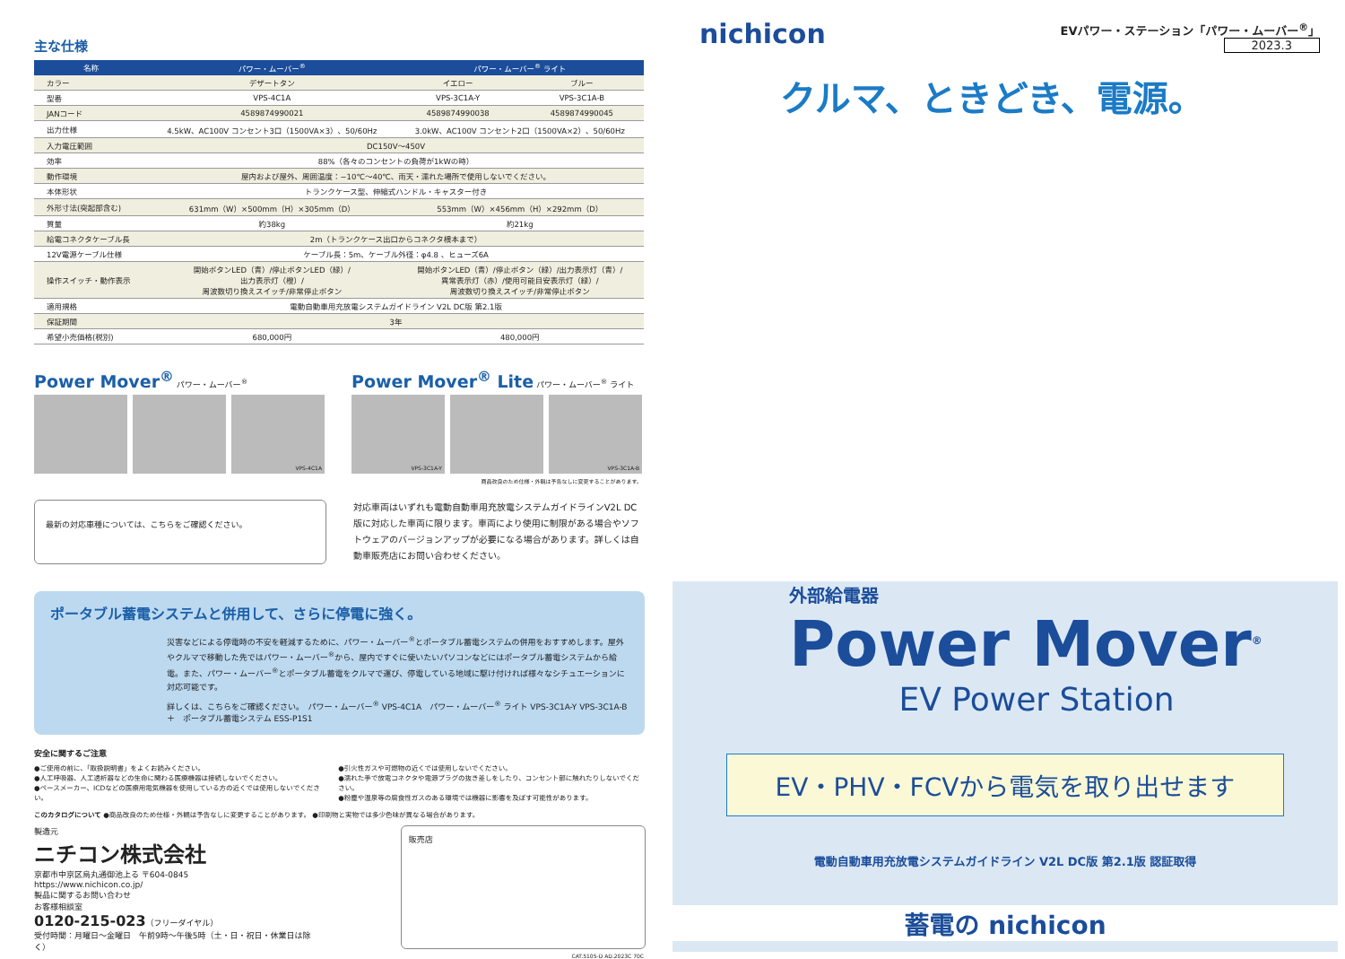主な仕様
| 名称 | パワー・ムーバー<sup>®</sup> | パワー・ムーバー<sup>®</sup> ライト | |
| --- | --- | --- | --- |
| カラー | デザートタン | イエロー | ブルー |
| 型番 | VPS-4C1A | VPS-3C1A-Y | VPS-3C1A-B |
| JANコード | 4589874990021 | 4589874990038 | 4589874990045 |
| 出力仕様 | 4.5kW、AC100V コンセント3口（1500VA×3）、50/60Hz | 3.0kW、AC100V コンセント2口（1500VA×2）、50/60Hz | |
| 入力電圧範囲 | DC150V〜450V | | |
| 効率 | 88%（各々のコンセントの負荷が1kWの時） | | |
| 動作環境 | 屋内および屋外、周囲温度：−10℃〜40℃、雨天・濡れた場所で使用しないでください。 | | |
| 本体形状 | トランクケース型、伸縮式ハンドル・キャスター付き | | |
| 外形寸法(突起部含む) | 631mm（W）×500mm（H）×305mm（D） | 553mm（W）×456mm（H）×292mm（D） | |
| 質量 | 約38kg | 約21kg | |
| 給電コネクタケーブル長 | 2m（トランクケース出口からコネクタ根本まで） | | |
| 12V電源ケーブル仕様 | ケーブル長：5m、ケーブル外径：φ4.8 、ヒューズ6A | | |
| 操作スイッチ・動作表示 | 開始ボタンLED（青）/停止ボタンLED（緑）/ 出力表示灯（橙）/ 周波数切り換えスイッチ/非常停止ボタン | 開始ボタンLED（青）/停止ボタン（緑）/出力表示灯（青）/ 異常表示灯（赤）/使用可能目安表示灯（緑）/ 周波数切り換えスイッチ/非常停止ボタン | |
| 適用規格 | 電動自動車用充放電システムガイドライン V2L DC版 第2.1版 | | |
| 保証期間 | 3年 | | |
| 希望小売価格(税別) | 680,000円 | 480,000円 | |
Power Mover<sup>®</sup> パワー・ムーバー<sup>®</sup>
VPS-4C1A
Power Mover<sup>®</sup> Lite パワー・ムーバー<sup>®</sup> ライト
VPS-3C1A-Y VPS-3C1A-B
商品改良のため仕様・外観は予告なしに変更することがあります。
最新の対応車種については、こちらをご確認ください。
対応車両はいずれも電動自動車用充放電システムガイドラインV2L DC版に対応した車両に限ります。車両により使用に制限がある場合やソフトウェアのバージョンアップが必要になる場合があります。詳しくは自動車販売店にお問い合わせください。
ポータブル蓄電システムと併用して、さらに停電に強く。
災害などによる停電時の不安を軽減するために、パワー・ムーバー<sup>®</sup>とポータブル蓄電システムの併用をおすすめします。屋外やクルマで移動した先ではパワー・ムーバー<sup>®</sup>から、屋内ですぐに使いたいパソコンなどにはポータブル蓄電システムから給電。また、パワー・ムーバー<sup>®</sup>とポータブル蓄電をクルマで運び、停電している地域に駆け付ければ様々なシチュエーションに対応可能です。
詳しくは、こちらをご確認ください。　パワー・ムーバー<sup>®</sup> VPS-4C1A　パワー・ムーバー<sup>®</sup> ライト VPS-3C1A-Y VPS-3C1A-B　＋　ポータブル蓄電システム ESS-P1S1
安全に関するご注意
●ご使用の前に、「取扱説明書」をよくお読みください。
●人工呼吸器、人工透析器などの生命に関わる医療機器は接続しないでください。
●ペースメーカー、ICDなどの医療用電気機器を使用している方の近くでは使用しないでください。
●引火性ガスや可燃物の近くでは使用しないでください。
●濡れた手で放電コネクタや電源プラグの抜き差しをしたり、コンセント部に触れたりしないでください。
●粉塵や温泉等の腐食性ガスのある環境では機器に影響を及ぼす可能性があります。
このカタログについて ●商品改良のため仕様・外観は予告なしに変更することがあります。 ●印刷物と実物では多少色味が異なる場合があります。
製造元
ニチコン株式会社
京都市中京区烏丸通御池上る 〒604-0845
https://www.nichicon.co.jp/
製品に関するお問い合わせ
お客様相談室
0120-215-023（フリーダイヤル）
受付時間：月曜日〜金曜日　午前9時〜午後5時（土・日・祝日・休業日は除く）
販売店
CAT.5105-D AD.2023C 70C
nichicon
EVパワー・ステーション「パワー・ムーバー<sup>®</sup>」
2023.3
クルマ、ときどき、電源。
外部給電器
Power Mover<sup>®</sup>
EV Power Station
EV・PHV・FCVから電気を取り出せます
電動自動車用充放電システムガイドライン V2L DC版 第2.1版 認証取得
蓄電の nichicon